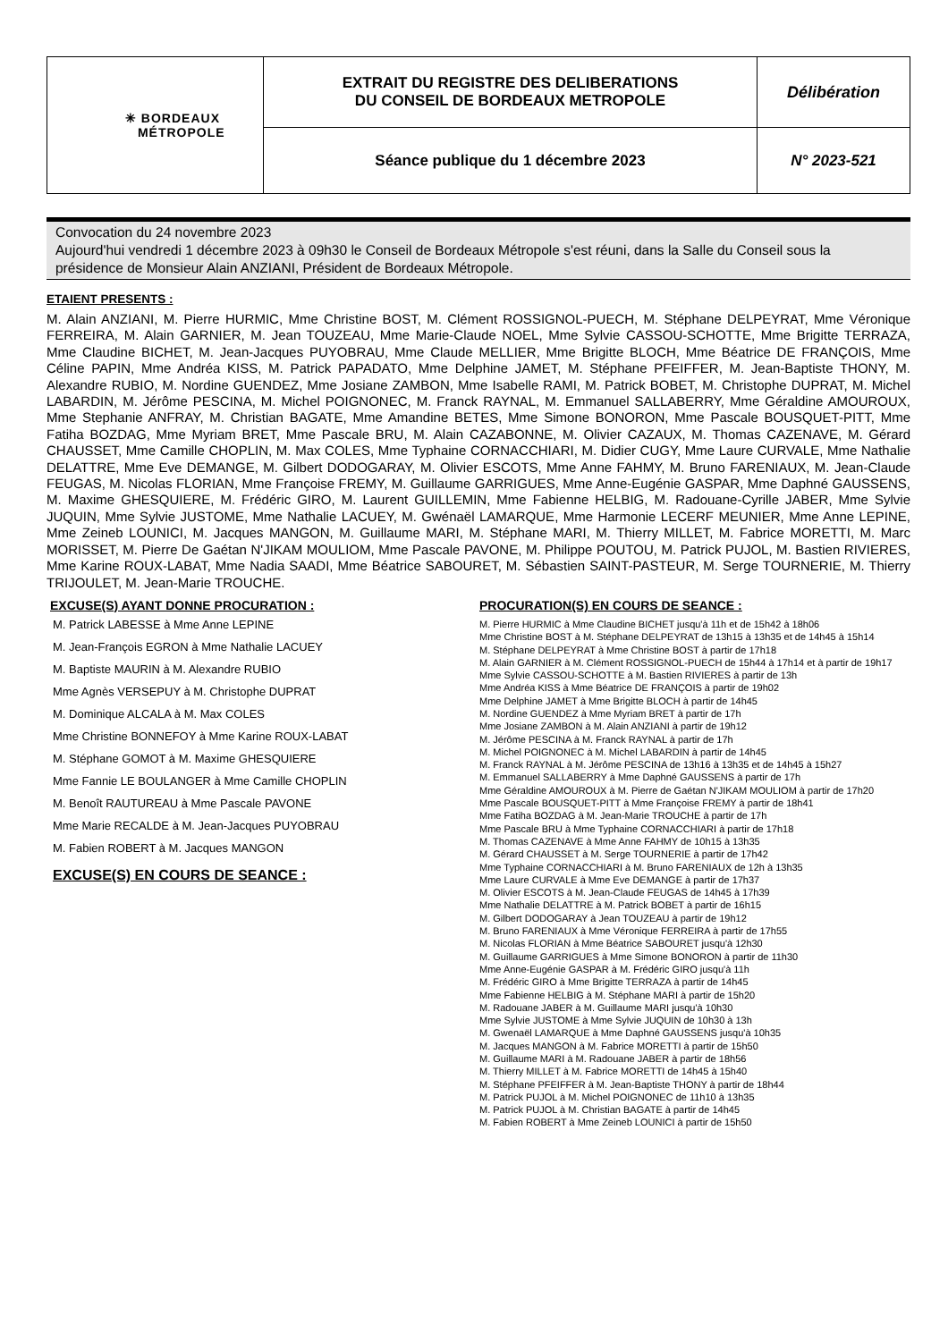| ✳ BORDEAUX MÉTROPOLE | EXTRAIT DU REGISTRE DES DELIBERATIONS DU CONSEIL DE BORDEAUX METROPOLE | Délibération |
| | Séance publique du 1 décembre 2023 | N° 2023-521 |
Convocation du 24 novembre 2023
Aujourd'hui vendredi 1 décembre 2023 à 09h30 le Conseil de Bordeaux Métropole s'est réuni, dans la Salle du Conseil sous la présidence de Monsieur Alain ANZIANI, Président de Bordeaux Métropole.
ETAIENT PRESENTS :
M. Alain ANZIANI, M. Pierre HURMIC, Mme Christine BOST, M. Clément ROSSIGNOL-PUECH, M. Stéphane DELPEYRAT, Mme Véronique FERREIRA, M. Alain GARNIER, M. Jean TOUZEAU, Mme Marie-Claude NOEL, Mme Sylvie CASSOU-SCHOTTE, Mme Brigitte TERRAZA, Mme Claudine BICHET, M. Jean-Jacques PUYOBRAU, Mme Claude MELLIER, Mme Brigitte BLOCH, Mme Béatrice DE FRANÇOIS, Mme Céline PAPIN, Mme Andréa KISS, M. Patrick PAPADATO, Mme Delphine JAMET, M. Stéphane PFEIFFER, M. Jean-Baptiste THONY, M. Alexandre RUBIO, M. Nordine GUENDEZ, Mme Josiane ZAMBON, Mme Isabelle RAMI, M. Patrick BOBET, M. Christophe DUPRAT, M. Michel LABARDIN, M. Jérôme PESCINA, M. Michel POIGNONEC, M. Franck RAYNAL, M. Emmanuel SALLABERRY, Mme Géraldine AMOUROUX, Mme Stephanie ANFRAY, M. Christian BAGATE, Mme Amandine BETES, Mme Simone BONORON, Mme Pascale BOUSQUET-PITT, Mme Fatiha BOZDAG, Mme Myriam BRET, Mme Pascale BRU, M. Alain CAZABONNE, M. Olivier CAZAUX, M. Thomas CAZENAVE, M. Gérard CHAUSSET, Mme Camille CHOPLIN, M. Max COLES, Mme Typhaine CORNACCHIARI, M. Didier CUGY, Mme Laure CURVALE, Mme Nathalie DELATTRE, Mme Eve DEMANGE, M. Gilbert DODOGARAY, M. Olivier ESCOTS, Mme Anne FAHMY, M. Bruno FARENIAUX, M. Jean-Claude FEUGAS, M. Nicolas FLORIAN, Mme Françoise FREMY, M. Guillaume GARRIGUES, Mme Anne-Eugénie GASPAR, Mme Daphné GAUSSENS, M. Maxime GHESQUIERE, M. Frédéric GIRO, M. Laurent GUILLEMIN, Mme Fabienne HELBIG, M. Radouane-Cyrille JABER, Mme Sylvie JUQUIN, Mme Sylvie JUSTOME, Mme Nathalie LACUEY, M. Gwénaël LAMARQUE, Mme Harmonie LECERF MEUNIER, Mme Anne LEPINE, Mme Zeineb LOUNICI, M. Jacques MANGON, M. Guillaume MARI, M. Stéphane MARI, M. Thierry MILLET, M. Fabrice MORETTI, M. Marc MORISSET, M. Pierre De Gaétan N'JIKAM MOULIOM, Mme Pascale PAVONE, M. Philippe POUTOU, M. Patrick PUJOL, M. Bastien RIVIERES, Mme Karine ROUX-LABAT, Mme Nadia SAADI, Mme Béatrice SABOURET, M. Sébastien SAINT-PASTEUR, M. Serge TOURNERIE, M. Thierry TRIJOULET, M. Jean-Marie TROUCHE.
EXCUSE(S) AYANT DONNE PROCURATION :
M. Patrick LABESSE à Mme Anne LEPINE
M. Jean-François EGRON à Mme Nathalie LACUEY
M. Baptiste MAURIN à M. Alexandre RUBIO
Mme Agnès VERSEPUY à M. Christophe DUPRAT
M. Dominique ALCALA à M. Max COLES
Mme Christine BONNEFOY à Mme Karine ROUX-LABAT
M. Stéphane GOMOT à M. Maxime GHESQUIERE
Mme Fannie LE BOULANGER à Mme Camille CHOPLIN
M. Benoît RAUTUREAU à Mme Pascale PAVONE
Mme Marie RECALDE à M. Jean-Jacques PUYOBRAU
M. Fabien ROBERT à M. Jacques MANGON
EXCUSE(S) EN COURS DE SEANCE :
PROCURATION(S) EN COURS DE SEANCE :
M. Pierre HURMIC à Mme Claudine BICHET jusqu'à 11h et de 15h42 à 18h06
Mme Christine BOST à M. Stéphane DELPEYRAT de 13h15 à 13h35 et de 14h45 à 15h14
M. Stéphane DELPEYRAT à Mme Christine BOST à partir de 17h18
M. Alain GARNIER à M. Clément ROSSIGNOL-PUECH de 15h44 à 17h14 et à partir de 19h17
Mme Sylvie CASSOU-SCHOTTE à M. Bastien RIVIERES à partir de 13h
Mme Andréa KISS à Mme Béatrice DE FRANÇOIS à partir de 19h02
Mme Delphine JAMET à Mme Brigitte BLOCH à partir de 14h45
M. Nordine GUENDEZ à Mme Myriam BRET à partir de 17h
Mme Josiane ZAMBON à M. Alain ANZIANI à partir de 19h12
M. Jérôme PESCINA à M. Franck RAYNAL à partir de 17h
M. Michel POIGNONEC à M. Michel LABARDIN à partir de 14h45
M. Franck RAYNAL à M. Jérôme PESCINA de 13h16 à 13h35 et de 14h45 à 15h27
M. Emmanuel SALLABERRY à Mme Daphné GAUSSENS à partir de 17h
Mme Géraldine AMOUROUX à M. Pierre de Gaétan N'JIKAM MOULIOM à partir de 17h20
Mme Pascale BOUSQUET-PITT à Mme Françoise FREMY à partir de 18h41
Mme Fatiha BOZDAG à M. Jean-Marie TROUCHE à partir de 17h
Mme Pascale BRU à Mme Typhaine CORNACCHIARI à partir de 17h18
M. Thomas CAZENAVE à Mme Anne FAHMY de 10h15 à 13h35
M. Gérard CHAUSSET à M. Serge TOURNERIE à partir de 17h42
Mme Typhaine CORNACCHIARI à M. Bruno FARENIAUX de 12h à 13h35
Mme Laure CURVALE à Mme Eve DEMANGE à partir de 17h37
M. Olivier ESCOTS à M. Jean-Claude FEUGAS de 14h45 à 17h39
Mme Nathalie DELATTRE à M. Patrick BOBET à partir de 16h15
M. Gilbert DODOGARAY à Jean TOUZEAU à partir de 19h12
M. Bruno FARENIAUX à Mme Véronique FERREIRA à partir de 17h55
M. Nicolas FLORIAN à Mme Béatrice SABOURET jusqu'à 12h30
M. Guillaume GARRIGUES à Mme Simone BONORON à partir de 11h30
Mme Anne-Eugénie GASPAR à M. Frédéric GIRO jusqu'à 11h
M. Frédéric GIRO à Mme Brigitte TERRAZA à partir de 14h45
Mme Fabienne HELBIG à M. Stéphane MARI à partir de 15h20
M. Radouane JABER à M. Guillaume MARI jusqu'à 10h30
Mme Sylvie JUSTOME à Mme Sylvie JUQUIN de 10h30 à 13h
M. Gwenaël LAMARQUE à Mme Daphné GAUSSENS jusqu'à 10h35
M. Jacques MANGON à M. Fabrice MORETTI à partir de 15h50
M. Guillaume MARI à M. Radouane JABER à partir de 18h56
M. Thierry MILLET à M. Fabrice MORETTI de 14h45 à 15h40
M. Stéphane PFEIFFER à M. Jean-Baptiste THONY à partir de 18h44
M. Patrick PUJOL à M. Michel POIGNONEC de 11h10 à 13h35
M. Patrick PUJOL à M. Christian BAGATE à partir de 14h45
M. Fabien ROBERT à Mme Zeineb LOUNICI à partir de 15h50